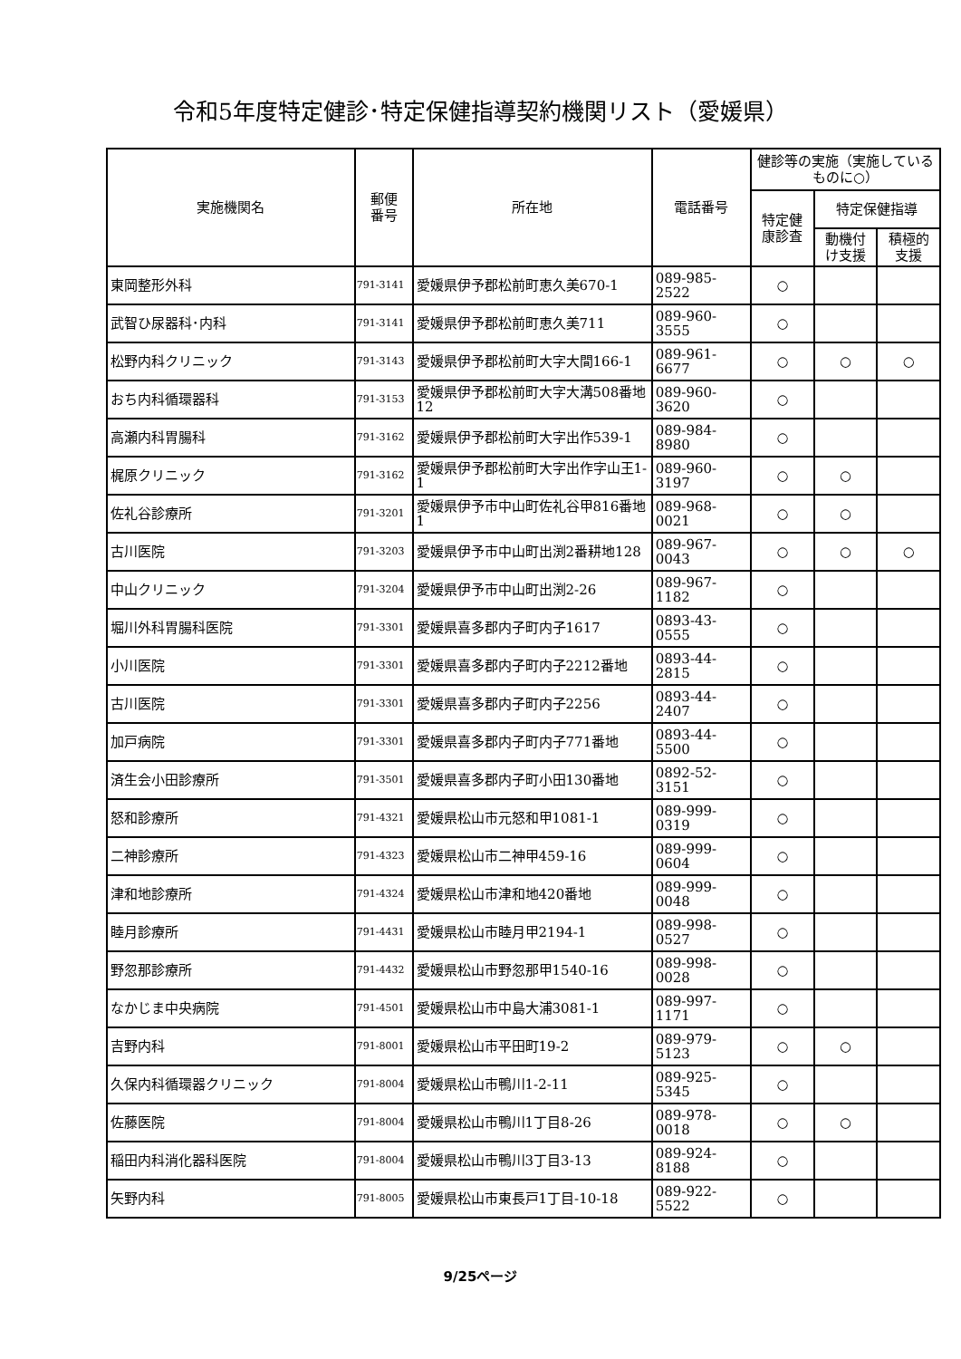令和5年度特定健診･特定保健指導契約機関リスト（愛媛県）
| 実施機関名 | 郵便 番号 | 所在地 | 電話番号 | 健診等の実施（実施しているものに○） | | |
| --- | --- | --- | --- | --- | --- | --- |
| | | | | 特定健 康診査 | 特定保健指導 | |
| | | | | | 動機付 け支援 | 積極的 支援 |
| 東岡整形外科 | 791-3141 | 愛媛県伊予郡松前町恵久美670-1 | 089-985-2522 | ○ | | |
| 武智ひ尿器科･内科 | 791-3141 | 愛媛県伊予郡松前町恵久美711 | 089-960-3555 | ○ | | |
| 松野内科クリニック | 791-3143 | 愛媛県伊予郡松前町大字大間166-1 | 089-961-6677 | ○ | ○ | ○ |
| おち内科循環器科 | 791-3153 | 愛媛県伊予郡松前町大字大溝508番地12 | 089-960-3620 | ○ | | |
| 高瀬内科胃腸科 | 791-3162 | 愛媛県伊予郡松前町大字出作539-1 | 089-984-8980 | ○ | | |
| 梶原クリニック | 791-3162 | 愛媛県伊予郡松前町大字出作字山王1-1 | 089-960-3197 | ○ | ○ | |
| 佐礼谷診療所 | 791-3201 | 愛媛県伊予市中山町佐礼谷甲816番地1 | 089-968-0021 | ○ | ○ | |
| 古川医院 | 791-3203 | 愛媛県伊予市中山町出渕2番耕地128 | 089-967-0043 | ○ | ○ | ○ |
| 中山クリニック | 791-3204 | 愛媛県伊予市中山町出渕2-26 | 089-967-1182 | ○ | | |
| 堀川外科胃腸科医院 | 791-3301 | 愛媛県喜多郡内子町内子1617 | 0893-43-0555 | ○ | | |
| 小川医院 | 791-3301 | 愛媛県喜多郡内子町内子2212番地 | 0893-44-2815 | ○ | | |
| 古川医院 | 791-3301 | 愛媛県喜多郡内子町内子2256 | 0893-44-2407 | ○ | | |
| 加戸病院 | 791-3301 | 愛媛県喜多郡内子町内子771番地 | 0893-44-5500 | ○ | | |
| 済生会小田診療所 | 791-3501 | 愛媛県喜多郡内子町小田130番地 | 0892-52-3151 | ○ | | |
| 怒和診療所 | 791-4321 | 愛媛県松山市元怒和甲1081-1 | 089-999-0319 | ○ | | |
| 二神診療所 | 791-4323 | 愛媛県松山市二神甲459-16 | 089-999-0604 | ○ | | |
| 津和地診療所 | 791-4324 | 愛媛県松山市津和地420番地 | 089-999-0048 | ○ | | |
| 睦月診療所 | 791-4431 | 愛媛県松山市睦月甲2194-1 | 089-998-0527 | ○ | | |
| 野忽那診療所 | 791-4432 | 愛媛県松山市野忽那甲1540-16 | 089-998-0028 | ○ | | |
| なかじま中央病院 | 791-4501 | 愛媛県松山市中島大浦3081-1 | 089-997-1171 | ○ | | |
| 吉野内科 | 791-8001 | 愛媛県松山市平田町19-2 | 089-979-5123 | ○ | ○ | |
| 久保内科循環器クリニック | 791-8004 | 愛媛県松山市鴨川1-2-11 | 089-925-5345 | ○ | | |
| 佐藤医院 | 791-8004 | 愛媛県松山市鴨川1丁目8-26 | 089-978-0018 | ○ | ○ | |
| 稲田内科消化器科医院 | 791-8004 | 愛媛県松山市鴨川3丁目3-13 | 089-924-8188 | ○ | | |
| 矢野内科 | 791-8005 | 愛媛県松山市東長戸1丁目-10-18 | 089-922-5522 | ○ | | |
9/25ページ